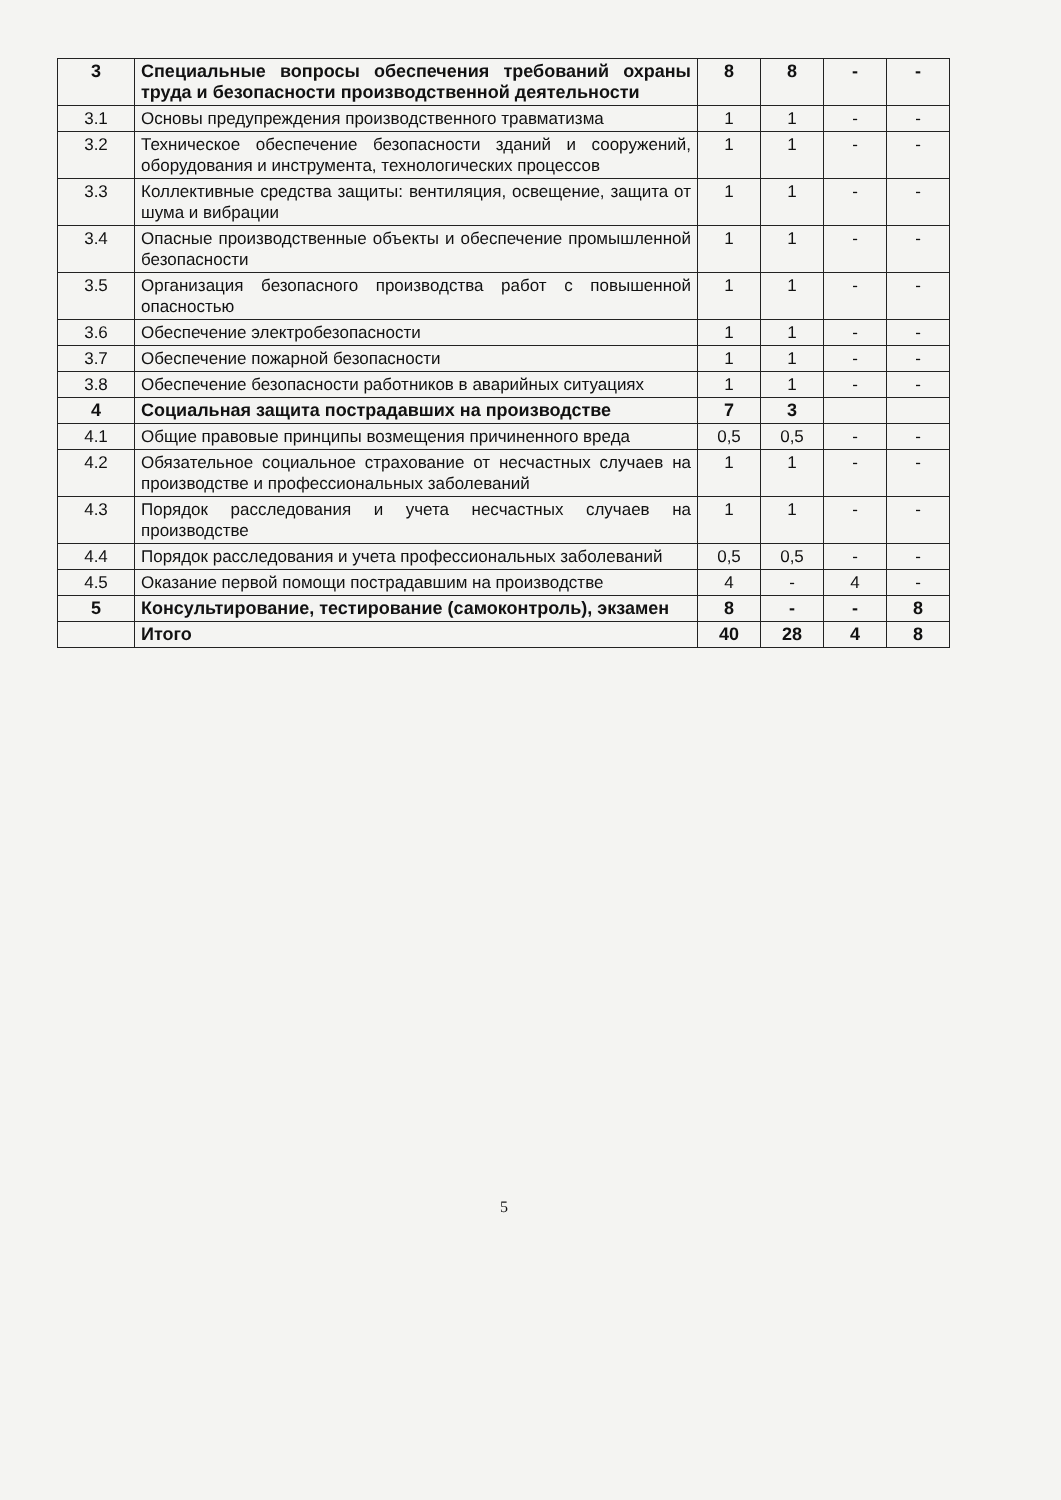| 3 | Специальные вопросы обеспечения требований охраны труда и безопасности производственной деятельности | 8 | 8 | - | - |
| 3.1 | Основы предупреждения производственного травматизма | 1 | 1 | - | - |
| 3.2 | Техническое обеспечение безопасности зданий и сооружений, оборудования и инструмента, технологических процессов | 1 | 1 | - | - |
| 3.3 | Коллективные средства защиты: вентиляция, освещение, защита от шума и вибрации | 1 | 1 | - | - |
| 3.4 | Опасные производственные объекты и обеспечение промышленной безопасности | 1 | 1 | - | - |
| 3.5 | Организация безопасного производства работ с повышенной опасностью | 1 | 1 | - | - |
| 3.6 | Обеспечение электробезопасности | 1 | 1 | - | - |
| 3.7 | Обеспечение пожарной безопасности | 1 | 1 | - | - |
| 3.8 | Обеспечение безопасности работников в аварийных ситуациях | 1 | 1 | - | - |
| 4 | Социальная защита пострадавших на производстве | 7 | 3 | | |
| 4.1 | Общие правовые принципы возмещения причиненного вреда | 0,5 | 0,5 | - | - |
| 4.2 | Обязательное социальное страхование от несчастных случаев на производстве и профессиональных заболеваний | 1 | 1 | - | - |
| 4.3 | Порядок расследования и учета несчастных случаев на производстве | 1 | 1 | - | - |
| 4.4 | Порядок расследования и учета профессиональных заболеваний | 0,5 | 0,5 | - | - |
| 4.5 | Оказание первой помощи пострадавшим на производстве | 4 | - | 4 | - |
| 5 | Консультирование, тестирование (самоконтроль), экзамен | 8 | - | - | 8 |
| | Итого | 40 | 28 | 4 | 8 |
5